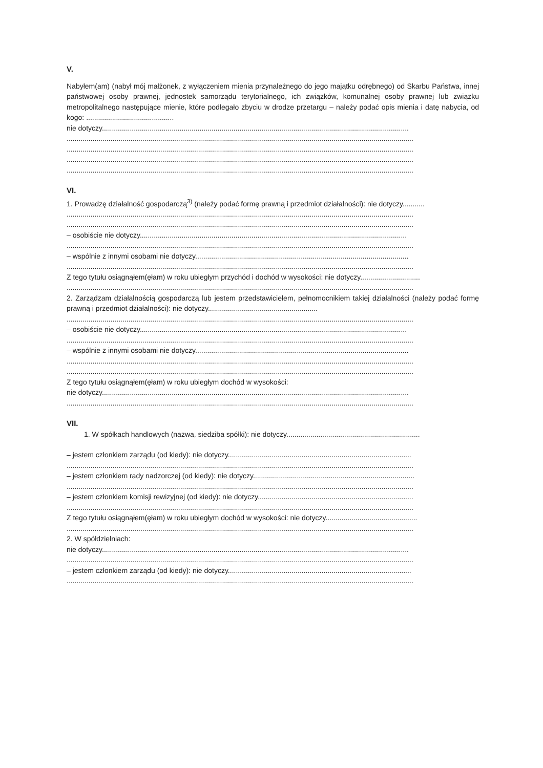V.
Nabyłem(am) (nabył mój małżonek, z wyłączeniem mienia przynależnego do jego majątku odrębnego) od Skarbu Państwa, innej państwowej osoby prawnej, jednostek samorządu terytorialnego, ich związków, komunalnej osoby prawnej lub związku metropolitalnego następujące mienie, które podlegało zbyciu w drodze przetargu – należy podać opis mienia i datę nabycia, od kogo: ............................................
nie dotyczy..........................................................................................................................................................
..............................................................................................................................................................................
..............................................................................................................................................................................
..............................................................................................................................................................................
..............................................................................................................................................................................
VI.
1. Prowadzę działalność gospodarczą<sup>3)</sup> (należy podać formę prawną i przedmiot działalności): nie dotyczy...........
..............................................................................................................................................................................
..............................................................................................................................................................................
– osobiście nie dotyczy......................................................................................................................................
..............................................................................................................................................................................
– wspólnie z innymi osobami nie dotyczy...........................................................................................................
..............................................................................................................................................................................
Z tego tytułu osiągnąłem(ęłam) w roku ubiegłym przychód i dochód w wysokości: nie dotyczy..............................
..............................................................................................................................................................................
2. Zarządzam działalnością gospodarczą lub jestem przedstawicielem, pełnomocnikiem takiej działalności (należy podać formę prawną i przedmiot działalności): nie dotyczy.......................................................
..............................................................................................................................................................................
– osobiście nie dotyczy......................................................................................................................................
..............................................................................................................................................................................
– wspólnie z innymi osobami nie dotyczy...........................................................................................................
..............................................................................................................................................................................
..............................................................................................................................................................................
Z tego tytułu osiągnąłem(ęłam) w roku ubiegłym dochód w wysokości:
nie dotyczy..........................................................................................................................................................
..............................................................................................................................................................................
VII.
1. W spółkach handlowych (nazwa, siedziba spółki): nie dotyczy...................................................................
– jestem członkiem zarządu (od kiedy): nie dotyczy............................................................................................
..............................................................................................................................................................................
– jestem członkiem rady nadzorczej (od kiedy): nie dotyczy.................................................................................
..............................................................................................................................................................................
– jestem członkiem komisji rewizyjnej (od kiedy): nie dotyczy..............................................................................
..............................................................................................................................................................................
Z tego tytułu osiągnąłem(ęłam) w roku ubiegłym dochód w wysokości: nie dotyczy..............................................
..............................................................................................................................................................................
2. W spółdzielniach:
nie dotyczy..........................................................................................................................................................
..............................................................................................................................................................................
– jestem członkiem zarządu (od kiedy): nie dotyczy............................................................................................
..............................................................................................................................................................................